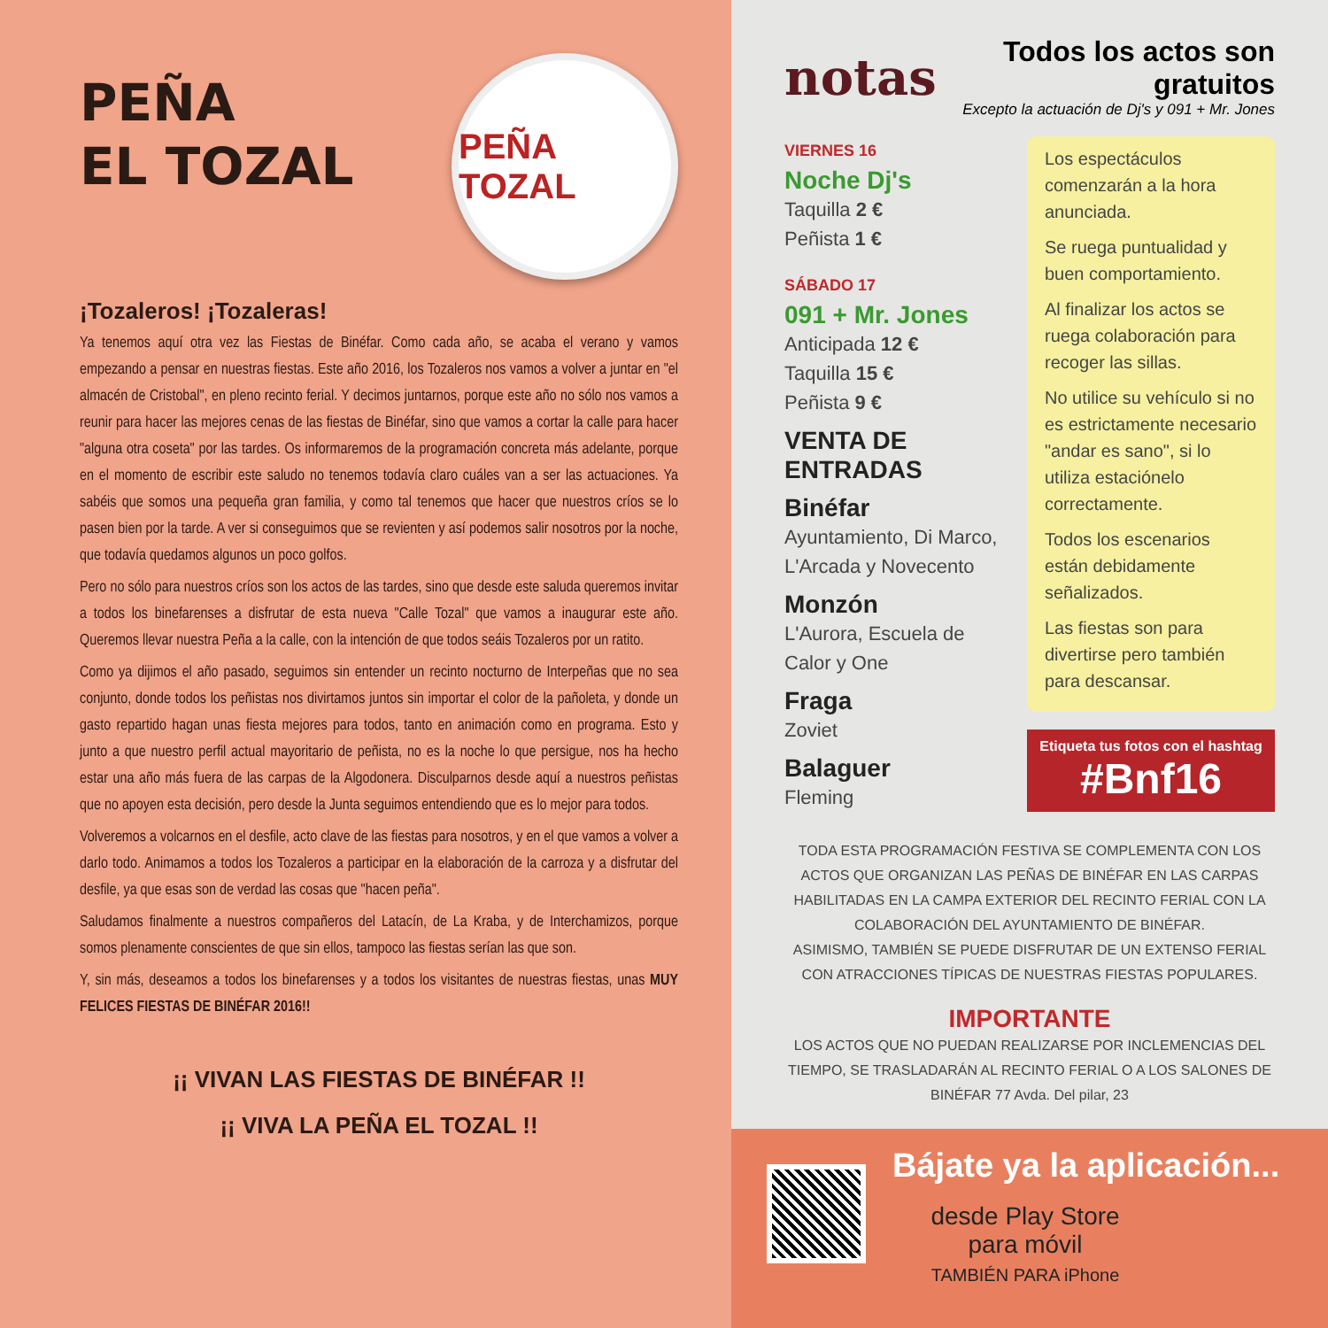PEÑA
EL TOZAL
PEÑA TOZAL
¡Tozaleros! ¡Tozaleras!
Ya tenemos aquí otra vez las Fiestas de Binéfar. Como cada año, se acaba el verano y vamos empezando a pensar en nuestras fiestas. Este año 2016, los Tozaleros nos vamos a volver a juntar en "el almacén de Cristobal", en pleno recinto ferial. Y decimos juntarnos, porque este año no sólo nos vamos a reunir para hacer las mejores cenas de las fiestas de Binéfar, sino que vamos a cortar la calle para hacer "alguna otra coseta" por las tardes. Os informaremos de la programación concreta más adelante, porque en el momento de escribir este saludo no tenemos todavía claro cuáles van a ser las actuaciones. Ya sabéis que somos una pequeña gran familia, y como tal tenemos que hacer que nuestros críos se lo pasen bien por la tarde. A ver si conseguimos que se revienten y así podemos salir nosotros por la noche, que todavía quedamos algunos un poco golfos.
Pero no sólo para nuestros críos son los actos de las tardes, sino que desde este saluda queremos invitar a todos los binefarenses a disfrutar de esta nueva "Calle Tozal" que vamos a inaugurar este año. Queremos llevar nuestra Peña a la calle, con la intención de que todos seáis Tozaleros por un ratito.
Como ya dijimos el año pasado, seguimos sin entender un recinto nocturno de Interpeñas que no sea conjunto, donde todos los peñistas nos divirtamos juntos sin importar el color de la pañoleta, y donde un gasto repartido hagan unas fiesta mejores para todos, tanto en animación como en programa. Esto y junto a que nuestro perfil actual mayoritario de peñista, no es la noche lo que persigue, nos ha hecho estar una año más fuera de las carpas de la Algodonera. Disculparnos desde aquí a nuestros peñistas que no apoyen esta decisión, pero desde la Junta seguimos entendiendo que es lo mejor para todos.
Volveremos a volcarnos en el desfile, acto clave de las fiestas para nosotros, y en el que vamos a volver a darlo todo. Animamos a todos los Tozaleros a participar en la elaboración de la carroza y a disfrutar del desfile, ya que esas son de verdad las cosas que "hacen peña".
Saludamos finalmente a nuestros compañeros del Latacín, de La Kraba, y de Interchamizos, porque somos plenamente conscientes de que sin ellos, tampoco las fiestas serían las que son.
Y, sin más, deseamos a todos los binefarenses y a todos los visitantes de nuestras fiestas, unas MUY FELICES FIESTAS DE BINÉFAR 2016!!
¡¡ VIVAN LAS FIESTAS DE BINÉFAR !!
¡¡ VIVA LA PEÑA EL TOZAL !!
notas
Todos los actos son gratuitos
Excepto la actuación de Dj's y 091 + Mr. Jones
VIERNES 16
Noche Dj's
Taquilla 2 €
Peñista 1 €
SÁBADO 17
091 + Mr. Jones
Anticipada 12 €
Taquilla 15 €
Peñista 9 €
VENTA DE ENTRADAS
Binéfar
Ayuntamiento, Di Marco, L'Arcada y Novecento
Monzón
L'Aurora, Escuela de Calor y One
Fraga
Zoviet
Balaguer
Fleming
Los espectáculos comenzarán a la hora anunciada.
Se ruega puntualidad y buen comportamiento.
Al finalizar los actos se ruega colaboración para recoger las sillas.
No utilice su vehículo si no es estrictamente necesario "andar es sano", si lo utiliza estaciónelo correctamente.
Todos los escenarios están debidamente señalizados.
Las fiestas son para divertirse pero también para descansar.
Etiqueta tus fotos con el hashtag
#Bnf16
TODA ESTA PROGRAMACIÓN FESTIVA SE COMPLEMENTA CON LOS ACTOS QUE ORGANIZAN LAS PEÑAS DE BINÉFAR EN LAS CARPAS HABILITADAS EN LA CAMPA EXTERIOR DEL RECINTO FERIAL CON LA COLABORACIÓN DEL AYUNTAMIENTO DE BINÉFAR.
ASIMISMO, TAMBIÉN SE PUEDE DISFRUTAR DE UN EXTENSO FERIAL CON ATRACCIONES TÍPICAS DE NUESTRAS FIESTAS POPULARES.
IMPORTANTE
LOS ACTOS QUE NO PUEDAN REALIZARSE POR INCLEMENCIAS DEL TIEMPO, SE TRASLADARÁN AL RECINTO FERIAL O A LOS SALONES DE BINÉFAR 77 Avda. Del pilar, 23
Bájate ya la aplicación...
desde Play Store
para móvil
TAMBIÉN PARA iPhone